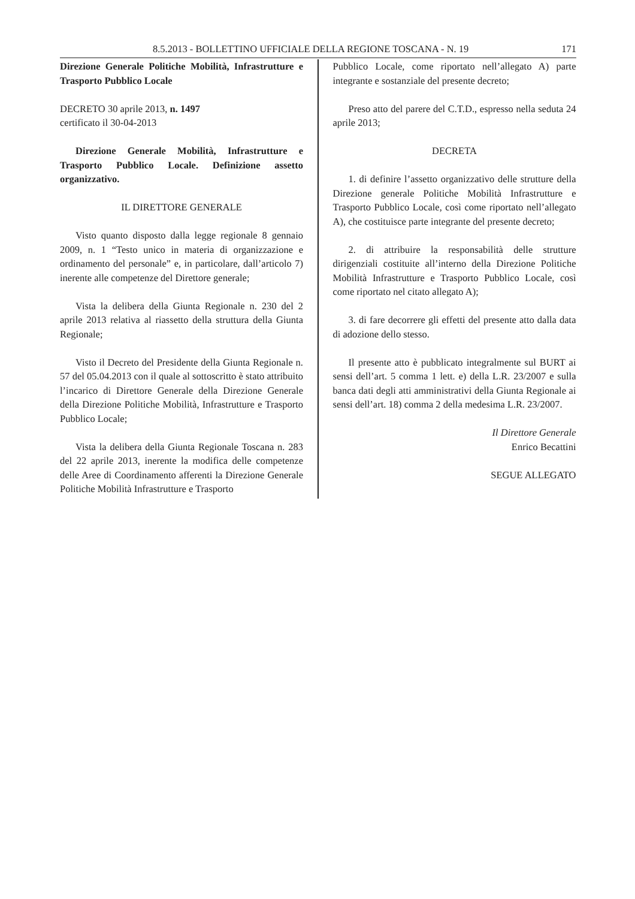8.5.2013 - BOLLETTINO UFFICIALE DELLA REGIONE TOSCANA - N. 19 171
Direzione Generale Politiche Mobilità, Infrastrutture e Trasporto Pubblico Locale
DECRETO 30 aprile 2013, n. 1497
certificato il 30-04-2013
Direzione Generale Mobilità, Infrastrutture e Trasporto Pubblico Locale. Definizione assetto organizzativo.
IL DIRETTORE GENERALE
Visto quanto disposto dalla legge regionale 8 gennaio 2009, n. 1 “Testo unico in materia di organizzazione e ordinamento del personale” e, in particolare, dall’articolo 7) inerente alle competenze del Direttore generale;
Vista la delibera della Giunta Regionale n. 230 del 2 aprile 2013 relativa al riassetto della struttura della Giunta Regionale;
Visto il Decreto del Presidente della Giunta Regionale n. 57 del 05.04.2013 con il quale al sottoscritto è stato attribuito l’incarico di Direttore Generale della Direzione Generale della Direzione Politiche Mobilità, Infrastrutture e Trasporto Pubblico Locale;
Vista la delibera della Giunta Regionale Toscana n. 283 del 22 aprile 2013, inerente la modifica delle competenze delle Aree di Coordinamento afferenti la Direzione Generale Politiche Mobilità Infrastrutture e Trasporto
Pubblico Locale, come riportato nell’allegato A) parte integrante e sostanziale del presente decreto;
Preso atto del parere del C.T.D., espresso nella seduta 24 aprile 2013;
DECRETA
1. di definire l’assetto organizzativo delle strutture della Direzione generale Politiche Mobilità Infrastrutture e Trasporto Pubblico Locale, così come riportato nell’allegato A), che costituisce parte integrante del presente decreto;
2. di attribuire la responsabilità delle strutture dirigenziali costituite all’interno della Direzione Politiche Mobilità Infrastrutture e Trasporto Pubblico Locale, così come riportato nel citato allegato A);
3. di fare decorrere gli effetti del presente atto dalla data di adozione dello stesso.
Il presente atto è pubblicato integralmente sul BURT ai sensi dell’art. 5 comma 1 lett. e) della L.R. 23/2007 e sulla banca dati degli atti amministrativi della Giunta Regionale ai sensi dell’art. 18) comma 2 della medesima L.R. 23/2007.
Il Direttore Generale
Enrico Becattini
SEGUE ALLEGATO